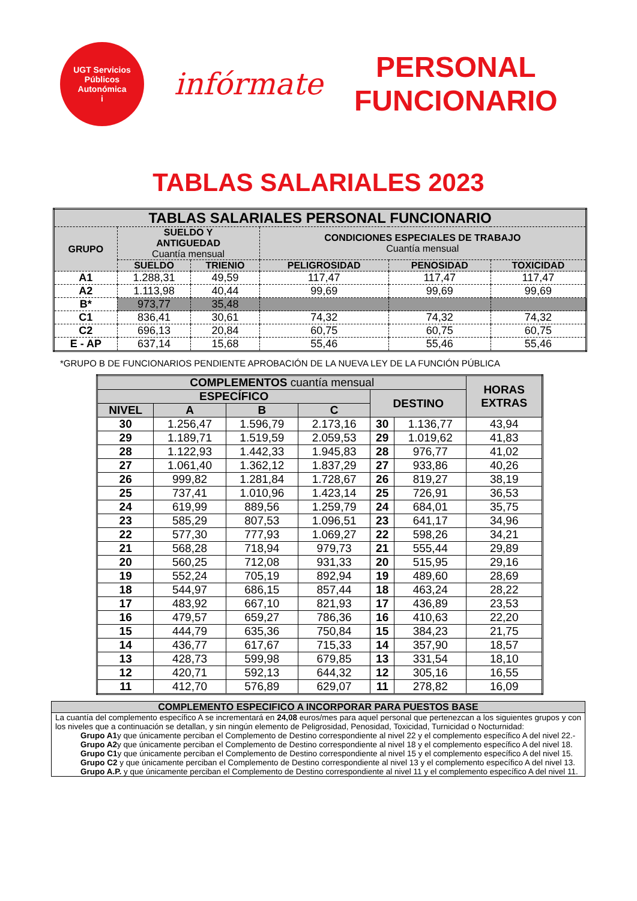UGT Servicios Públicos
Autonómica
i
infórmate
PERSONAL
FUNCIONARIO
TABLAS SALARIALES 2023
| TABLAS SALARIALES PERSONAL FUNCIONARIO | | | | | |
| --- | --- | --- | --- | --- | --- |
| GRUPO | SUELDO Y ANTIGUEDAD Cuantía mensual | | CONDICIONES ESPECIALES DE TRABAJO Cuantía mensual | | |
| | SUELDO | TRIENIO | PELIGROSIDAD | PENOSIDAD | TOXICIDAD |
| A1 | 1.288,31 | 49,59 | 117,47 | 117,47 | 117,47 |
| A2 | 1.113,98 | 40,44 | 99,69 | 99,69 | 99,69 |
| B* | 973,77 | 35,48 | | | |
| C1 | 836,41 | 30,61 | 74,32 | 74,32 | 74,32 |
| C2 | 696,13 | 20,84 | 60,75 | 60,75 | 60,75 |
| E - AP | 637,14 | 15,68 | 55,46 | 55,46 | 55,46 |
*GRUPO B DE FUNCIONARIOS PENDIENTE APROBACIÓN DE LA NUEVA LEY DE LA FUNCIÓN PÚBLICA
| COMPLEMENTOS cuantía mensual | | | | | | HORAS EXTRAS |
| --- | --- | --- | --- | --- | --- | --- |
| ESPECÍFICO | | | | DESTINO | | |
| NIVEL | A | B | C | | | |
| 30 | 1.256,47 | 1.596,79 | 2.173,16 | 30 | 1.136,77 | 43,94 |
| 29 | 1.189,71 | 1.519,59 | 2.059,53 | 29 | 1.019,62 | 41,83 |
| 28 | 1.122,93 | 1.442,33 | 1.945,83 | 28 | 976,77 | 41,02 |
| 27 | 1.061,40 | 1.362,12 | 1.837,29 | 27 | 933,86 | 40,26 |
| 26 | 999,82 | 1.281,84 | 1.728,67 | 26 | 819,27 | 38,19 |
| 25 | 737,41 | 1.010,96 | 1.423,14 | 25 | 726,91 | 36,53 |
| 24 | 619,99 | 889,56 | 1.259,79 | 24 | 684,01 | 35,75 |
| 23 | 585,29 | 807,53 | 1.096,51 | 23 | 641,17 | 34,96 |
| 22 | 577,30 | 777,93 | 1.069,27 | 22 | 598,26 | 34,21 |
| 21 | 568,28 | 718,94 | 979,73 | 21 | 555,44 | 29,89 |
| 20 | 560,25 | 712,08 | 931,33 | 20 | 515,95 | 29,16 |
| 19 | 552,24 | 705,19 | 892,94 | 19 | 489,60 | 28,69 |
| 18 | 544,97 | 686,15 | 857,44 | 18 | 463,24 | 28,22 |
| 17 | 483,92 | 667,10 | 821,93 | 17 | 436,89 | 23,53 |
| 16 | 479,57 | 659,27 | 786,36 | 16 | 410,63 | 22,20 |
| 15 | 444,79 | 635,36 | 750,84 | 15 | 384,23 | 21,75 |
| 14 | 436,77 | 617,67 | 715,33 | 14 | 357,90 | 18,57 |
| 13 | 428,73 | 599,98 | 679,85 | 13 | 331,54 | 18,10 |
| 12 | 420,71 | 592,13 | 644,32 | 12 | 305,16 | 16,55 |
| 11 | 412,70 | 576,89 | 629,07 | 11 | 278,82 | 16,09 |
COMPLEMENTO ESPECIFICO A INCORPORAR PARA PUESTOS BASE
La cuantía del complemento específico A se incrementará en 24,08 euros/mes para aquel personal que pertenezcan a los siguientes grupos y con los niveles que a continuación se detallan, y sin ningún elemento de Peligrosidad, Penosidad, Toxicidad, Turnicidad o Nocturnidad:
Grupo A1y que únicamente perciban el Complemento de Destino correspondiente al nivel 22 y el complemento específico A del nivel 22.-
Grupo A2y que únicamente perciban el Complemento de Destino correspondiente al nivel 18 y el complemento específico A del nivel 18.
Grupo C1y que únicamente perciban el Complemento de Destino correspondiente al nivel 15 y el complemento específico A del nivel 15.
Grupo C2 y que únicamente perciban el Complemento de Destino correspondiente al nivel 13 y el complemento específico A del nivel 13.
Grupo A.P. y que únicamente perciban el Complemento de Destino correspondiente al nivel 11 y el complemento específico A del nivel 11.